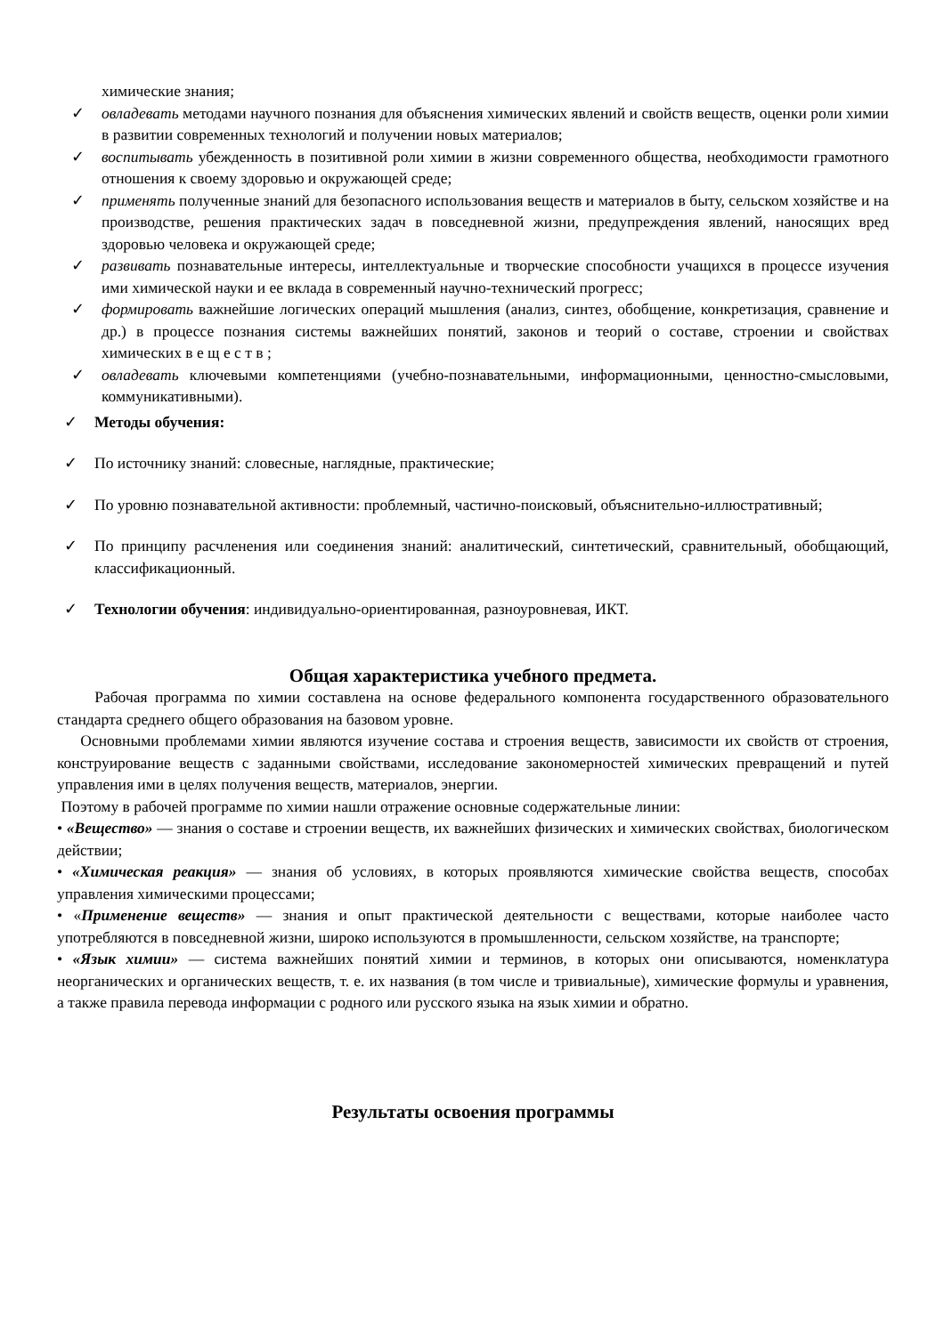химические знания;
✓ овладевать методами научного познания для объяснения химических явлений и свойств веществ, оценки роли химии в развитии современных технологий и получении новых материалов;
✓ воспитывать убежденность в позитивной роли химии в жизни современного общества, необходимости грамотного отношения к своему здоровью и окружающей среде;
✓ применять полученные знаний для безопасного использования веществ и материалов в быту, сельском хозяйстве и на производстве, решения практических задач в повседневной жизни, предупреждения явлений, наносящих вред здоровью человека и окружающей среде;
✓ развивать познавательные интересы, интеллектуальные и творческие способности учащихся в процессе изучения ими химической науки и ее вклада в современный научно-технический прогресс;
✓ формировать важнейшие логических операций мышления (анализ, синтез, обобщение, конкретизация, сравнение и др.) в процессе познания системы важнейших понятий, законов и теорий о составе, строении и свойствах химических в е щ е с т в ;
✓ овладевать ключевыми компетенциями (учебно-познавательными, информационными, ценностно-смысловыми, коммуникативными).
✓ Методы обучения:
✓ По источнику знаний: словесные, наглядные, практические;
✓ По уровню познавательной активности: проблемный, частично-поисковый, объяснительно-иллюстративный;
✓ По принципу расчленения или соединения знаний: аналитический, синтетический, сравнительный, обобщающий, классификационный.
✓ Технологии обучения: индивидуально-ориентированная, разноуровневая, ИКТ.
Общая характеристика учебного предмета.
Рабочая программа по химии составлена на основе федерального компонента государственного образовательного стандарта среднего общего образования на базовом уровне.
Основными проблемами химии являются изучение состава и строения веществ, зависимости их свойств от строения, конструирование веществ с заданными свойствами, исследование закономерностей химических превращений и путей управления ими в целях получения веществ, материалов, энергии.
Поэтому в рабочей программе по химии нашли отражение основные содержательные линии:
• «Вещество» — знания о составе и строении веществ, их важнейших физических и химических свойствах, биологическом действии;
• «Химическая реакция» — знания об условиях, в которых проявляются химические свойства веществ, способах управления химическими процессами;
• «Применение веществ» — знания и опыт практической деятельности с веществами, которые наиболее часто употребляются в повседневной жизни, широко используются в промышленности, сельском хозяйстве, на транспорте;
• «Язык химии» — система важнейших понятий химии и терминов, в которых они описываются, номенклатура неорганических и органических веществ, т. е. их названия (в том числе и тривиальные), химические формулы и уравнения, а также правила перевода информации с родного или русского языка на язык химии и обратно.
Результаты освоения программы